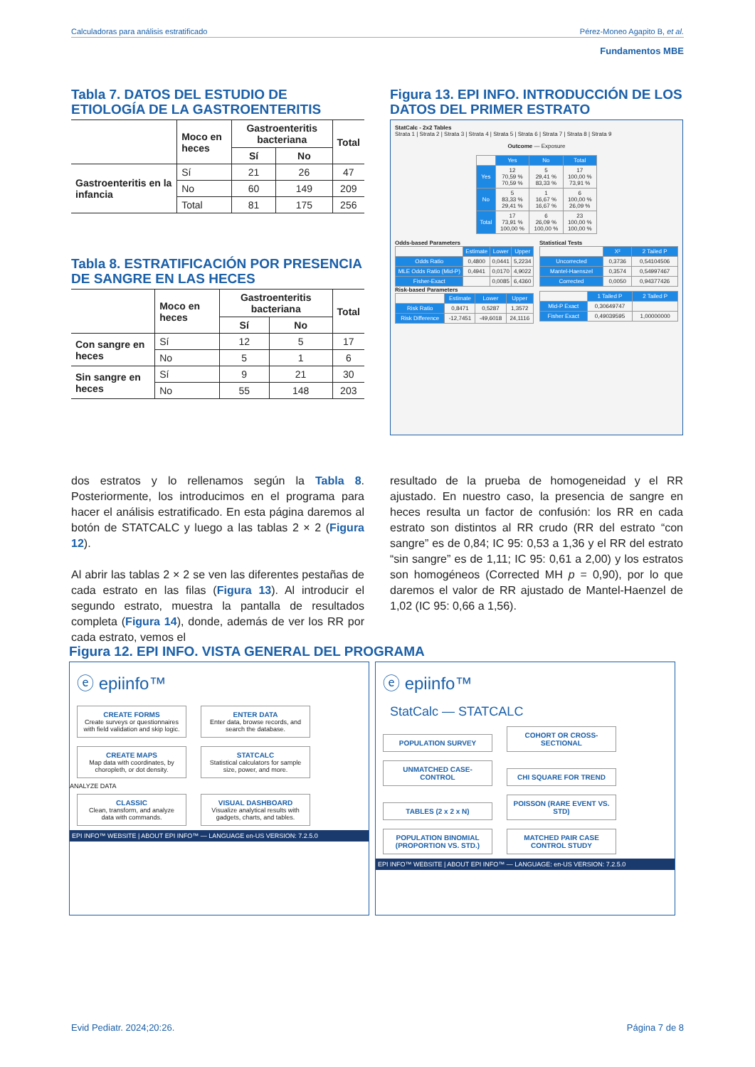Calculadoras para análisis estratificado Pérez-Moneo Agapito B, et al.
Fundamentos MBE
Tabla 7. DATOS DEL ESTUDIO DE ETIOLOGÍA DE LA GASTROENTERITIS
| | Moco en heces | Gastroenteritis bacteriana | | Total |
| --- | --- | --- | --- | --- |
| | | Sí | No | |
| Gastroenteritis en la infancia | Sí | 21 | 26 | 47 |
| | No | 60 | 149 | 209 |
| | Total | 81 | 175 | 256 |
Tabla 8. ESTRATIFICACIÓN POR PRESENCIA DE SANGRE EN LAS HECES
| | Moco en heces | Gastroenteritis bacteriana | | Total |
| --- | --- | --- | --- | --- |
| | | Sí | No | |
| Con sangre en heces | Sí | 12 | 5 | 17 |
| | No | 5 | 1 | 6 |
| Sin sangre en heces | Sí | 9 | 21 | 30 |
| | No | 55 | 148 | 203 |
Figura 13. EPI INFO. INTRODUCCIÓN DE LOS DATOS DEL PRIMER ESTRATO
StatCalc - 2x2 Tables
Strata 1 | Strata 2 | Strata 3 | Strata 4 | Strata 5 | Strata 6 | Strata 7 | Strata 8 | Strata 9
Outcome — Exposure
| | Yes | No | Total |
| Yes | 12 70,59 % 70,59 % | 5 29,41 % 83,33 % | 17 100,00 % 73,91 % |
| No | 5 83,33 % 29,41 % | 1 16,67 % 16,67 % | 6 100,00 % 26,09 % |
| Total | 17 73,91 % 100,00 % | 6 26,09 % 100,00 % | 23 100,00 % 100,00 % |
Odds-based Parameters
| | Estimate | Lower | Upper |
| Odds Ratio | 0,4800 | 0,0441 | 5,2234 |
| MLE Odds Ratio (Mid-P) | 0,4941 | 0,0170 | 4,9022 |
| Fisher-Exact | | 0,0085 | 6,4360 |
Risk-based Parameters
| | Estimate | Lower | Upper |
| Risk Ratio | 0,8471 | 0,5287 | 1,3572 |
| Risk Difference | -12,7451 | -49,6018 | 24,1116 |
Statistical Tests
| | X² | 2 Tailed P |
| Uncorrected | 0,3736 | 0,54104506 |
| Mantel-Haenszel | 0,3574 | 0,54997467 |
| Corrected | 0,0050 | 0,94377426 |
| | 1 Tailed P | 2 Tailed P |
| Mid-P Exact | 0,30649747 | |
| Fisher Exact | 0,49039595 | 1,00000000 |
dos estratos y lo rellenamos según la Tabla 8. Posteriormente, los introducimos en el programa para hacer el análisis estratificado. En esta página daremos al botón de STATCALC y luego a las tablas 2 × 2 (Figura 12).
Al abrir las tablas 2 × 2 se ven las diferentes pestañas de cada estrato en las filas (Figura 13). Al introducir el segundo estrato, muestra la pantalla de resultados completa (Figura 14), donde, además de ver los RR por cada estrato, vemos el
resultado de la prueba de homogeneidad y el RR ajustado. En nuestro caso, la presencia de sangre en heces resulta un factor de confusión: los RR en cada estrato son distintos al RR crudo (RR del estrato “con sangre” es de 0,84; IC 95: 0,53 a 1,36 y el RR del estrato “sin sangre” es de 1,11; IC 95: 0,61 a 2,00) y los estratos son homogéneos (Corrected MH p = 0,90), por lo que daremos el valor de RR ajustado de Mantel-Haenzel de 1,02 (IC 95: 0,66 a 1,56).
Figura 12. EPI INFO. VISTA GENERAL DEL PROGRAMA
ⓔ epiinfo™
CREATE FORMS Create surveys or questionnaires with field validation and skip logic.
ENTER DATA Enter data, browse records, and search the database.
CREATE MAPS Map data with coordinates, by choropleth, or dot density.
STATCALC Statistical calculators for sample size, power, and more.
ANALYZE DATA
CLASSIC Clean, transform, and analyze data with commands.
VISUAL DASHBOARD Visualize analytical results with gadgets, charts, and tables.
EPI INFO™ WEBSITE | ABOUT EPI INFO™ — LANGUAGE en-US VERSION: 7.2.5.0
ⓔ epiinfo™
StatCalc — STATCALC
POPULATION SURVEY COHORT OR CROSS-SECTIONAL UNMATCHED CASE-CONTROL CHI SQUARE FOR TREND TABLES (2 x 2 x N)
POISSON (RARE EVENT VS. STD)
POPULATION BINOMIAL (PROPORTION VS. STD.)
MATCHED PAIR CASE CONTROL STUDY
EPI INFO™ WEBSITE | ABOUT EPI INFO™ — LANGUAGE: en-US VERSION: 7.2.5.0
Evid Pediatr. 2024;20:26. Página 7 de 8